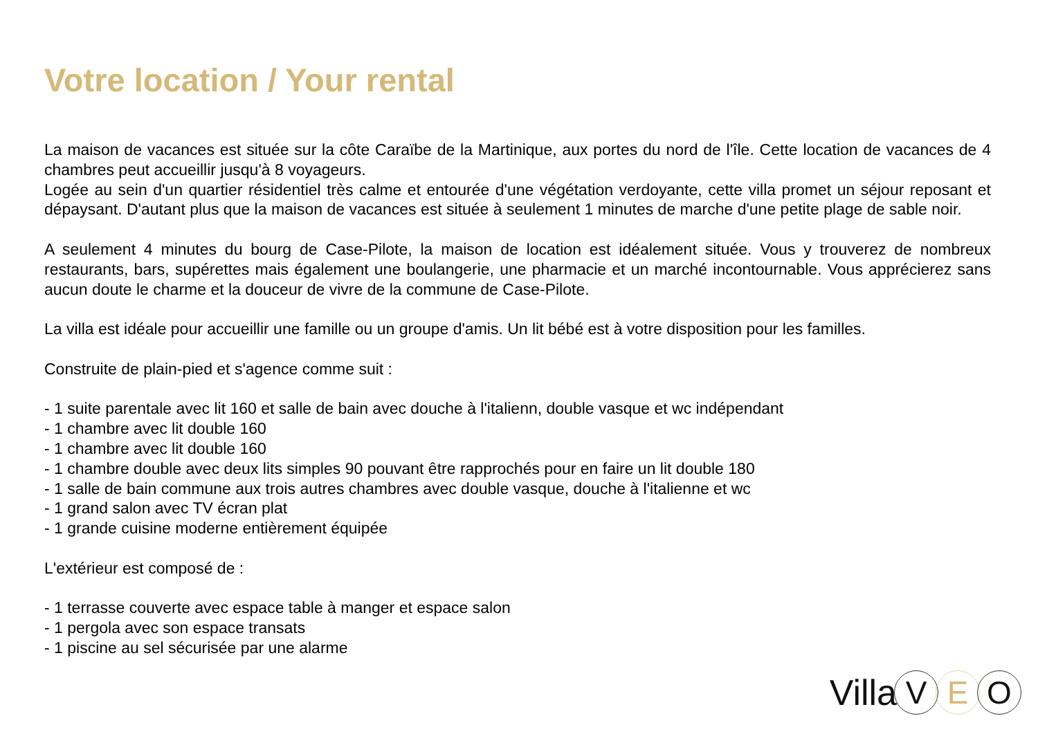Votre location / Your rental
La maison de vacances est située sur la côte Caraïbe de la Martinique, aux portes du nord de l'île. Cette location de vacances de 4 chambres peut accueillir jusqu'à 8 voyageurs.
Logée au sein d'un quartier résidentiel très calme et entourée d'une végétation verdoyante, cette villa promet un séjour reposant et dépaysant. D'autant plus que la maison de vacances est située à seulement 1 minutes de marche d'une petite plage de sable noir.
A seulement 4 minutes du bourg de Case-Pilote, la maison de location est idéalement située. Vous y trouverez de nombreux restaurants, bars, supérettes mais également une boulangerie, une pharmacie et un marché incontournable. Vous apprécierez sans aucun doute le charme et la douceur de vivre de la commune de Case-Pilote.
La villa est idéale pour accueillir une famille ou un groupe d'amis. Un lit bébé est à votre disposition pour les familles.
Construite de plain-pied et s'agence comme suit :
- 1 suite parentale avec lit 160 et salle de bain avec douche à l'italienn, double vasque et wc indépendant
- 1 chambre avec lit double 160
- 1 chambre avec lit double 160
- 1 chambre double avec deux lits simples 90 pouvant être rapprochés pour en faire un lit double 180
- 1 salle de bain commune aux trois autres chambres avec double vasque, douche à l'italienne et wc
- 1 grand salon avec TV écran plat
- 1 grande cuisine moderne entièrement équipée
L'extérieur est composé de :
- 1 terrasse couverte avec espace table à manger et espace salon
- 1 pergola avec son espace transats
- 1 piscine au sel sécurisée par une alarme
Villa V E O